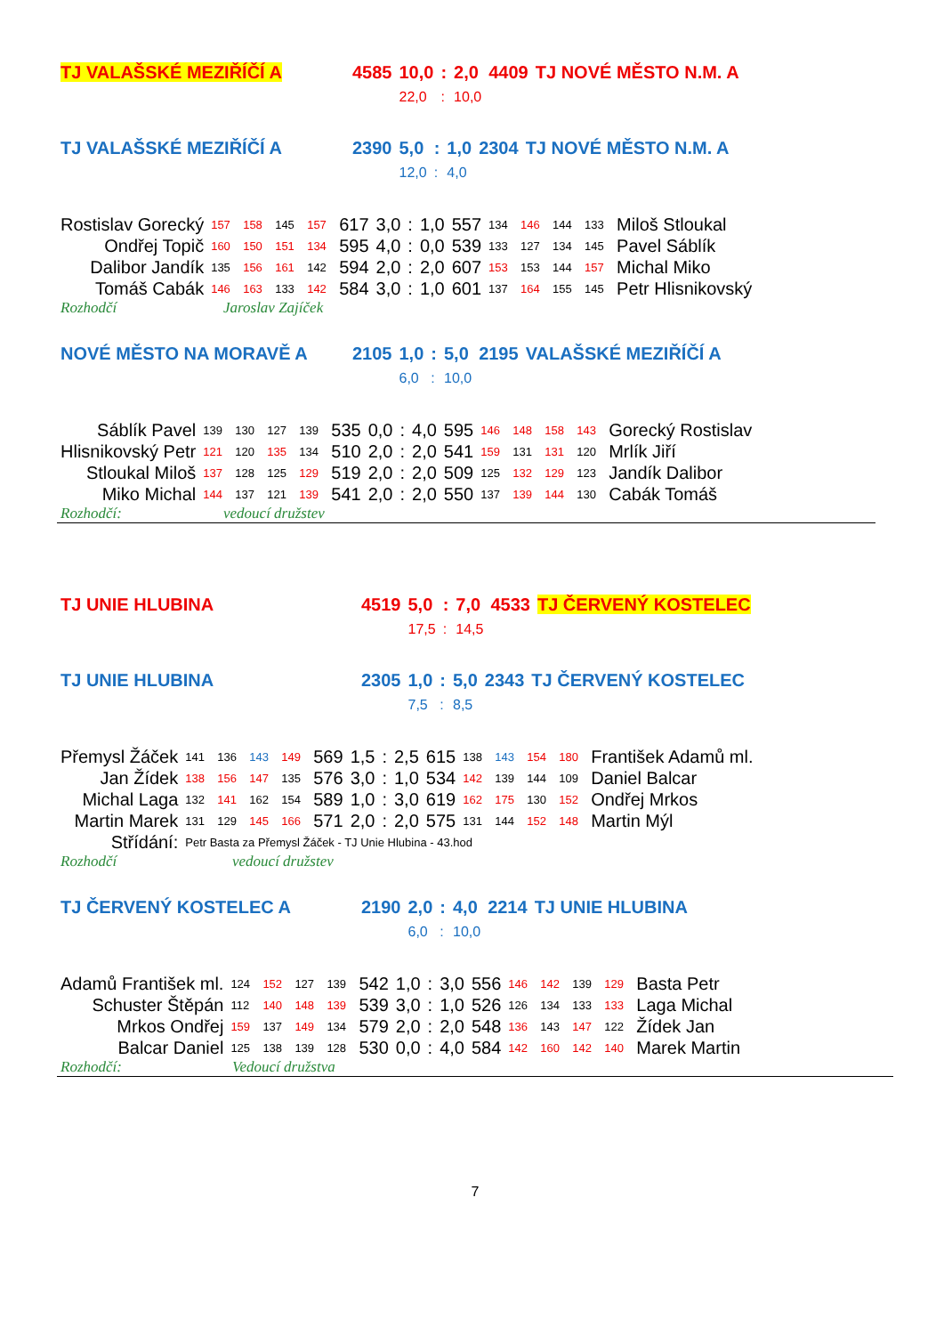| TJ VALAŠSKÉ MEZIŘÍČÍ A | 4585 | 10,0 | : | 2,0 | 4409 | TJ NOVÉ MĚSTO N.M. A |
| | | 22,0 | : | 10,0 | | |
| TJ VALAŠSKÉ MEZIŘÍČÍ A | 2390 | 5,0 | : | 1,0 | 2304 | TJ NOVÉ MĚSTO N.M. A |
| | | 12,0 | : | 4,0 | | |
| Rostislav Gorecký | 157 | 158 | 145 | 157 | 617 | 3,0 | : | 1,0 | 557 | 134 | 146 | 144 | 133 | Miloš Stloukal |
| Ondřej Topič | 160 | 150 | 151 | 134 | 595 | 4,0 | : | 0,0 | 539 | 133 | 127 | 134 | 145 | Pavel Sáblík |
| Dalibor Jandík | 135 | 156 | 161 | 142 | 594 | 2,0 | : | 2,0 | 607 | 153 | 153 | 144 | 157 | Michal Miko |
| Tomáš Cabák | 146 | 163 | 133 | 142 | 584 | 3,0 | : | 1,0 | 601 | 137 | 164 | 155 | 145 | Petr Hlisnikovský |
| Rozhodčí | Jaroslav Zajíček |
| NOVÉ MĚSTO NA MORAVĚ A | 2105 | 1,0 | : | 5,0 | 2195 | VALAŠSKÉ MEZIŘÍČÍ A |
| | | 6,0 | : | 10,0 | | |
| Sáblík Pavel | 139 | 130 | 127 | 139 | 535 | 0,0 | : | 4,0 | 595 | 146 | 148 | 158 | 143 | Gorecký Rostislav |
| Hlisnikovský Petr | 121 | 120 | 135 | 134 | 510 | 2,0 | : | 2,0 | 541 | 159 | 131 | 131 | 120 | Mrlík Jiří |
| Stloukal Miloš | 137 | 128 | 125 | 129 | 519 | 2,0 | : | 2,0 | 509 | 125 | 132 | 129 | 123 | Jandík Dalibor |
| Miko Michal | 144 | 137 | 121 | 139 | 541 | 2,0 | : | 2,0 | 550 | 137 | 139 | 144 | 130 | Cabák Tomáš |
| Rozhodčí: | vedoucí družstev |
| TJ UNIE HLUBINA | 4519 | 5,0 | : | 7,0 | 4533 | TJ ČERVENÝ KOSTELEC |
| | | 17,5 | : | 14,5 | | |
| TJ UNIE HLUBINA | 2305 | 1,0 | : | 5,0 | 2343 | TJ ČERVENÝ KOSTELEC |
| | | 7,5 | : | 8,5 | | |
| Přemysl Žáček | 141 | 136 | 143 | 149 | 569 | 1,5 | : | 2,5 | 615 | 138 | 143 | 154 | 180 | František Adamů ml. |
| Jan Žídek | 138 | 156 | 147 | 135 | 576 | 3,0 | : | 1,0 | 534 | 142 | 139 | 144 | 109 | Daniel Balcar |
| Michal Laga | 132 | 141 | 162 | 154 | 589 | 1,0 | : | 3,0 | 619 | 162 | 175 | 130 | 152 | Ondřej Mrkos |
| Martin Marek | 131 | 129 | 145 | 166 | 571 | 2,0 | : | 2,0 | 575 | 131 | 144 | 152 | 148 | Martin Mýl |
| Střídání: | Petr Basta za Přemysl Žáček - TJ Unie Hlubina - 43.hod | | | | | | | | | | | | | |
| Rozhodčí | vedoucí družstev |
| TJ ČERVENÝ KOSTELEC A | 2190 | 2,0 | : | 4,0 | 2214 | TJ UNIE HLUBINA |
| | | 6,0 | : | 10,0 | | |
| Adamů František ml. | 124 | 152 | 127 | 139 | 542 | 1,0 | : | 3,0 | 556 | 146 | 142 | 139 | 129 | Basta Petr |
| Schuster Štěpán | 112 | 140 | 148 | 139 | 539 | 3,0 | : | 1,0 | 526 | 126 | 134 | 133 | 133 | Laga Michal |
| Mrkos Ondřej | 159 | 137 | 149 | 134 | 579 | 2,0 | : | 2,0 | 548 | 136 | 143 | 147 | 122 | Žídek Jan |
| Balcar Daniel | 125 | 138 | 139 | 128 | 530 | 0,0 | : | 4,0 | 584 | 142 | 160 | 142 | 140 | Marek Martin |
| Rozhodčí: | Vedoucí družstva |
7